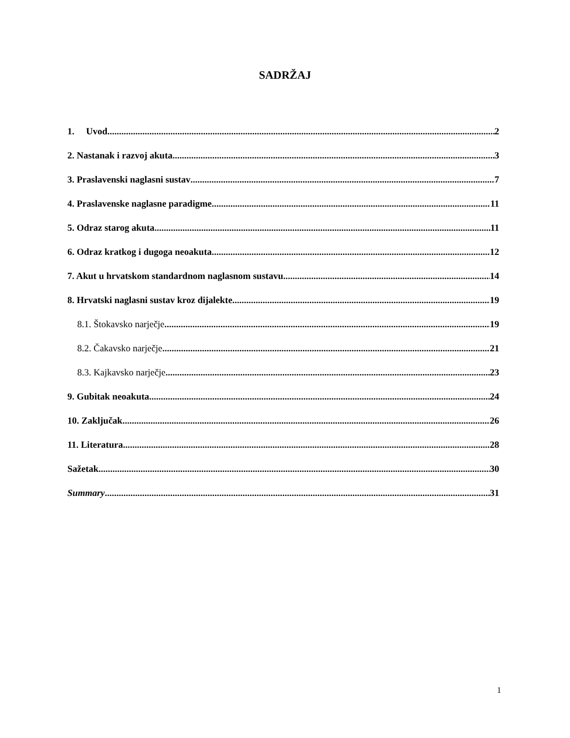SADRŽAJ
1. Uvod 2
2. Nastanak i razvoj akuta 3
3. Praslavenski naglasni sustav 7
4. Praslavenske naglasne paradigme 11
5. Odraz starog akuta 11
6. Odraz kratkog i dugoga neoakuta 12
7. Akut u hrvatskom standardnom naglasnom sustavu 14
8. Hrvatski naglasni sustav kroz dijalekte 19
8.1. Štokavsko narječje 19
8.2. Čakavsko narječje 21
8.3. Kajkavsko narječje 23
9. Gubitak neoakuta 24
10. Zaključak 26
11. Literatura 28
Sažetak 30
Summary 31
1